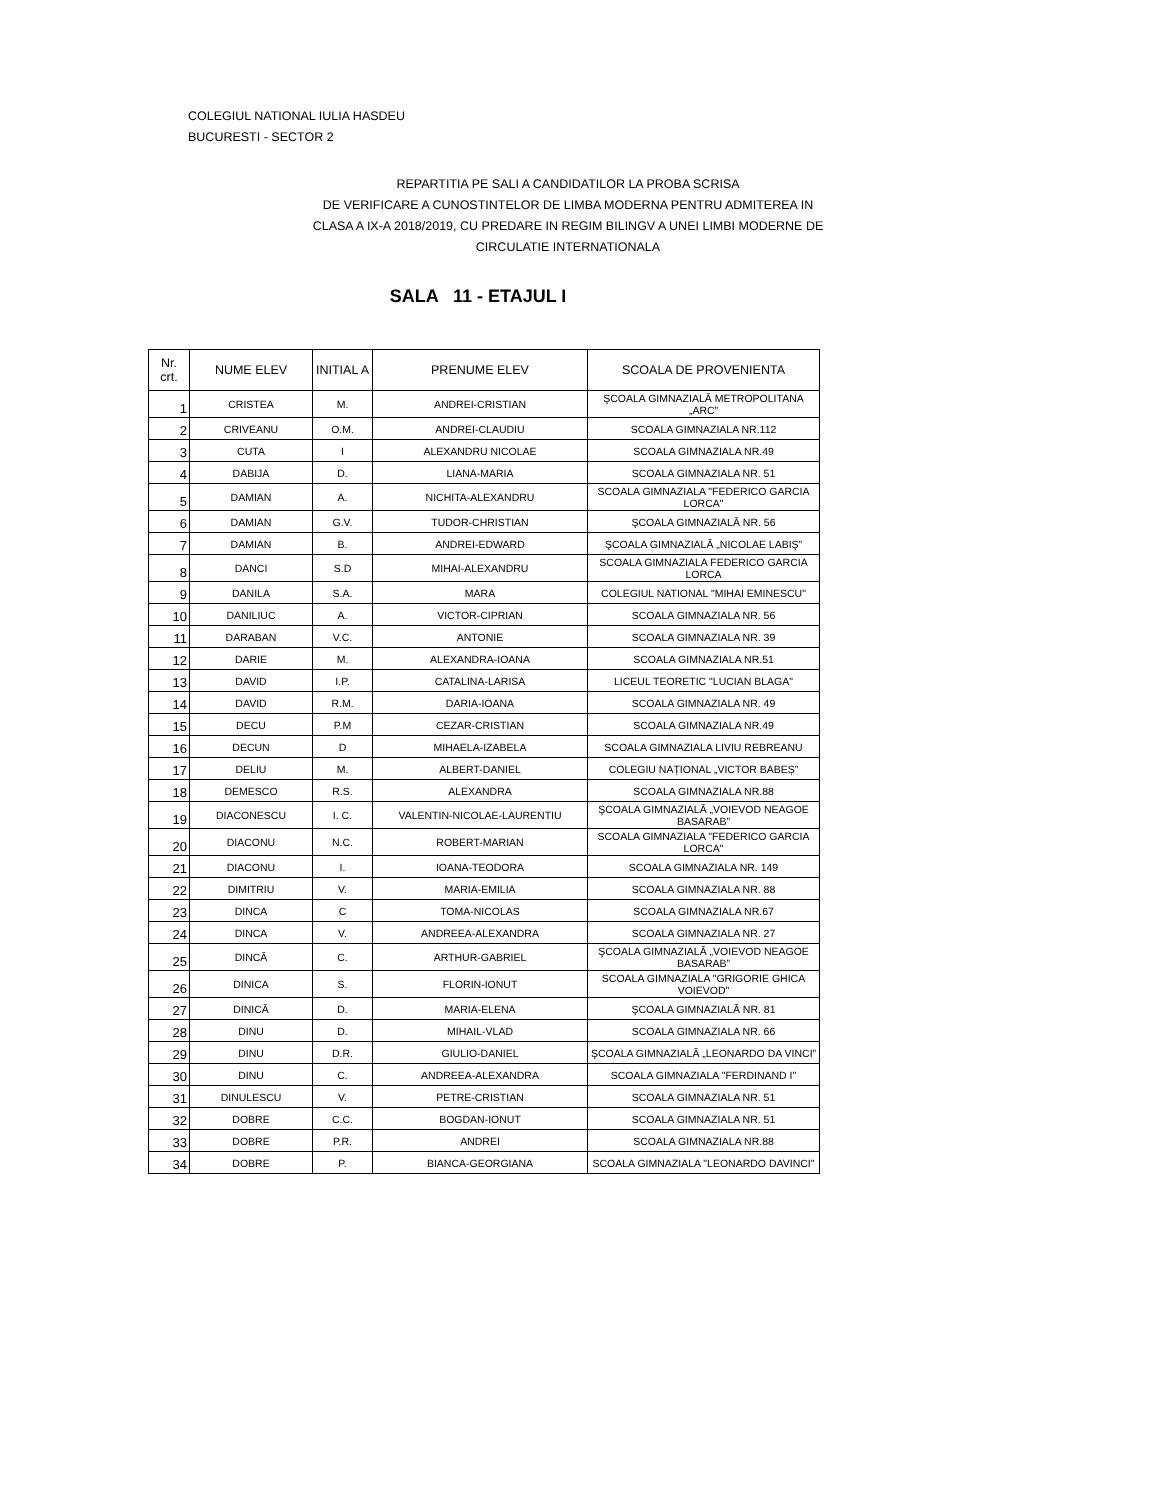COLEGIUL NATIONAL IULIA HASDEU
BUCURESTI - SECTOR 2
REPARTITIA PE SALI A CANDIDATILOR LA PROBA SCRISA
DE VERIFICARE A CUNOSTINTELOR DE LIMBA MODERNA PENTRU ADMITEREA IN
CLASA A IX-A 2018/2019, CU PREDARE IN REGIM BILINGV A UNEI LIMBI MODERNE DE
CIRCULATIE INTERNATIONALA
SALA 11 - ETAJUL I
| Nr. crt. | NUME ELEV | INITIAL A | PRENUME ELEV | SCOALA DE PROVENIENTA |
| --- | --- | --- | --- | --- |
| 1 | CRISTEA | M. | ANDREI-CRISTIAN | ŞCOALA GIMNAZIALĂ METROPOLITANA „ARC” |
| 2 | CRIVEANU | O.M. | ANDREI-CLAUDIU | SCOALA GIMNAZIALA NR.112 |
| 3 | CUTA | I | ALEXANDRU NICOLAE | SCOALA GIMNAZIALA NR.49 |
| 4 | DABIJA | D. | LIANA-MARIA | SCOALA GIMNAZIALA NR. 51 |
| 5 | DAMIAN | A. | NICHITA-ALEXANDRU | SCOALA GIMNAZIALA "FEDERICO GARCIA LORCA" |
| 6 | DAMIAN | G.V. | TUDOR-CHRISTIAN | ŞCOALA GIMNAZIALĂ NR. 56 |
| 7 | DAMIAN | B. | ANDREI-EDWARD | ŞCOALA GIMNAZIALĂ „NICOLAE LABIŞ” |
| 8 | DANCI | S.D | MIHAI-ALEXANDRU | SCOALA GIMNAZIALA FEDERICO GARCIA LORCA |
| 9 | DANILA | S.A. | MARA | COLEGIUL NATIONAL "MIHAI EMINESCU" |
| 10 | DANILIUC | A. | VICTOR-CIPRIAN | SCOALA GIMNAZIALA NR. 56 |
| 11 | DARABAN | V.C. | ANTONIE | SCOALA GIMNAZIALA NR. 39 |
| 12 | DARIE | M. | ALEXANDRA-IOANA | SCOALA GIMNAZIALA NR.51 |
| 13 | DAVID | I.P. | CATALINA-LARISA | LICEUL TEORETIC "LUCIAN BLAGA" |
| 14 | DAVID | R.M. | DARIA-IOANA | SCOALA GIMNAZIALA NR. 49 |
| 15 | DECU | P.M | CEZAR-CRISTIAN | SCOALA GIMNAZIALA NR.49 |
| 16 | DECUN | D | MIHAELA-IZABELA | SCOALA GIMNAZIALA LIVIU REBREANU |
| 17 | DELIU | M. | ALBERT-DANIEL | COLEGIU NAȚIONAL „VICTOR BABEȘ” |
| 18 | DEMESCO | R.S. | ALEXANDRA | SCOALA GIMNAZIALA NR.88 |
| 19 | DIACONESCU | I. C. | VALENTIN-NICOLAE-LAURENTIU | ŞCOALA GIMNAZIALĂ „VOIEVOD NEAGOE BASARAB” |
| 20 | DIACONU | N.C. | ROBERT-MARIAN | SCOALA GIMNAZIALA "FEDERICO GARCIA LORCA" |
| 21 | DIACONU | I. | IOANA-TEODORA | SCOALA GIMNAZIALA NR. 149 |
| 22 | DIMITRIU | V. | MARIA-EMILIA | SCOALA GIMNAZIALA NR. 88 |
| 23 | DINCA | C | TOMA-NICOLAS | SCOALA GIMNAZIALA NR.67 |
| 24 | DINCA | V. | ANDREEA-ALEXANDRA | SCOALA GIMNAZIALA NR. 27 |
| 25 | DINCĂ | C. | ARTHUR-GABRIEL | ŞCOALA GIMNAZIALĂ „VOIEVOD NEAGOE BASARAB” |
| 26 | DINICA | S. | FLORIN-IONUT | SCOALA GIMNAZIALA "GRIGORIE GHICA VOIEVOD" |
| 27 | DINICĂ | D. | MARIA-ELENA | ŞCOALA GIMNAZIALĂ NR. 81 |
| 28 | DINU | D. | MIHAIL-VLAD | SCOALA GIMNAZIALA NR. 66 |
| 29 | DINU | D.R. | GIULIO-DANIEL | ŞCOALA GIMNAZIALĂ „LEONARDO DA VINCI” |
| 30 | DINU | C. | ANDREEA-ALEXANDRA | SCOALA GIMNAZIALA "FERDINAND I" |
| 31 | DINULESCU | V. | PETRE-CRISTIAN | SCOALA GIMNAZIALA NR. 51 |
| 32 | DOBRE | C.C. | BOGDAN-IONUT | SCOALA GIMNAZIALA NR. 51 |
| 33 | DOBRE | P.R. | ANDREI | SCOALA GIMNAZIALA NR.88 |
| 34 | DOBRE | P. | BIANCA-GEORGIANA | SCOALA GIMNAZIALA "LEONARDO DAVINCI" |